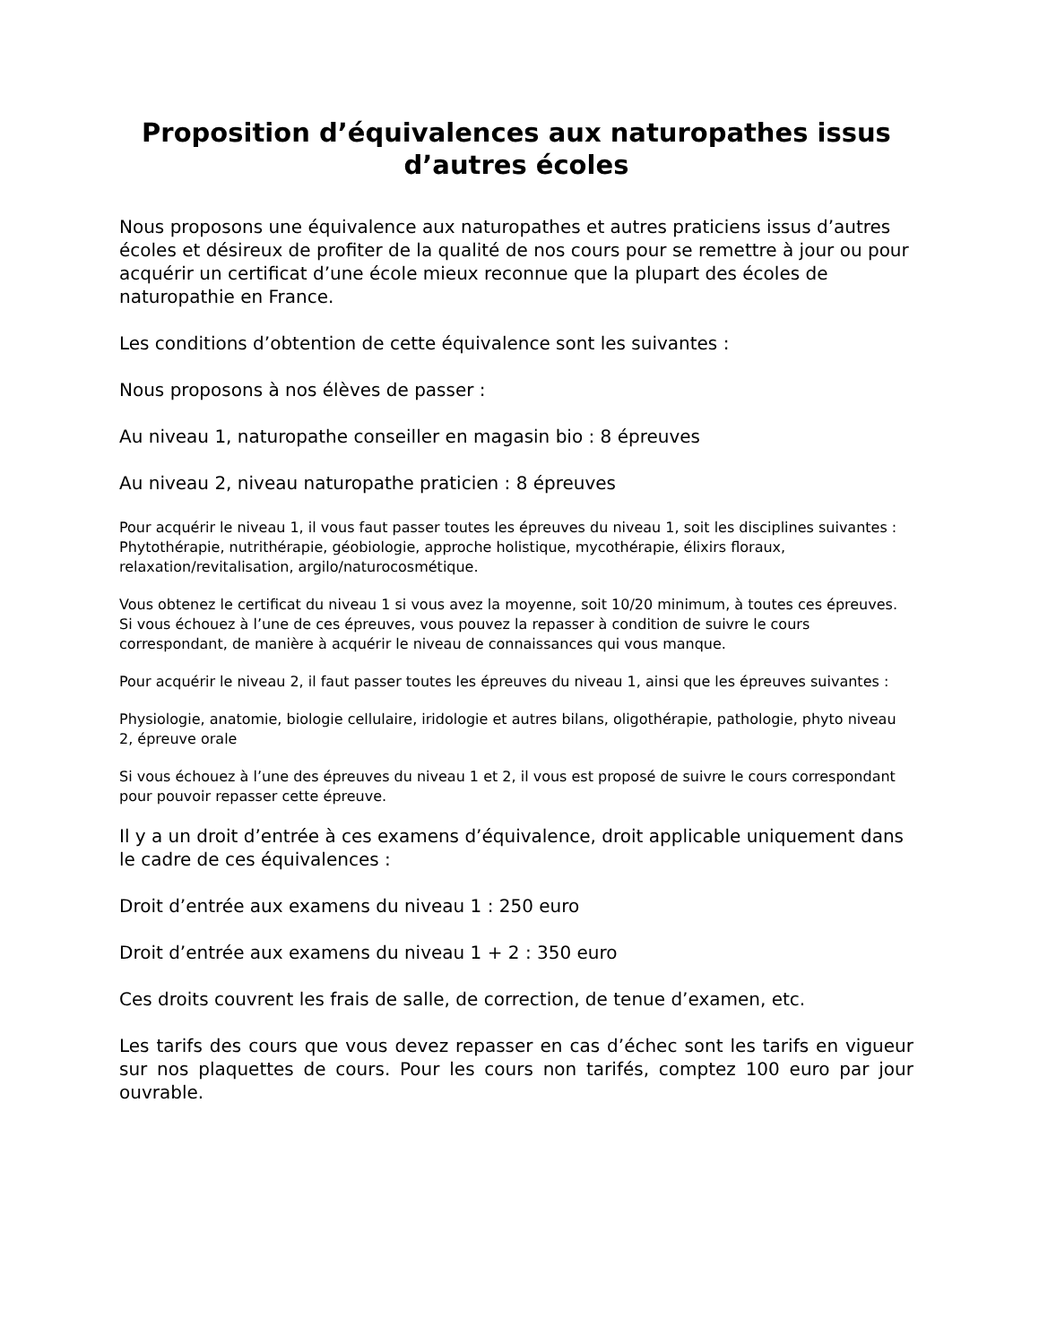Proposition d’équivalences aux naturopathes issus d’autres écoles
Nous proposons une équivalence aux naturopathes et autres praticiens issus d’autres écoles et désireux de profiter de la qualité de nos cours pour se remettre à jour ou pour acquérir un certificat d’une école mieux reconnue que la plupart des écoles de naturopathie en France.
Les conditions d’obtention de cette équivalence sont les suivantes :
Nous proposons à nos élèves de passer :
Au niveau 1, naturopathe conseiller en magasin bio : 8 épreuves
Au niveau 2, niveau naturopathe praticien : 8 épreuves
Pour acquérir le niveau 1, il vous faut passer toutes les épreuves du niveau 1, soit les disciplines suivantes :
Phytothérapie, nutrithérapie, géobiologie, approche holistique, mycothérapie, élixirs floraux, relaxation/revitalisation, argilo/naturocosmétique.
Vous obtenez le certificat du niveau 1 si vous avez la moyenne, soit 10/20 minimum, à toutes ces épreuves. Si vous échouez à l’une de ces épreuves, vous pouvez la repasser à condition de suivre le cours correspondant, de manière à acquérir le niveau de connaissances qui vous manque.
Pour acquérir le niveau 2, il faut passer toutes les épreuves du niveau 1, ainsi que les épreuves suivantes :
Physiologie, anatomie, biologie cellulaire, iridologie et autres bilans, oligothérapie, pathologie, phyto niveau 2, épreuve orale
Si vous échouez à l’une des épreuves du niveau 1 et 2, il vous est proposé de suivre le cours correspondant pour pouvoir repasser cette épreuve.
Il y a un droit d’entrée à ces examens d’équivalence, droit applicable uniquement dans le cadre de ces équivalences :
Droit d’entrée aux examens du niveau 1 : 250 euro
Droit d’entrée aux examens du niveau 1 + 2 : 350 euro
Ces droits couvrent les frais de salle, de correction, de tenue d’examen, etc.
Les tarifs des cours que vous devez repasser en cas d’échec sont les tarifs en vigueur sur nos plaquettes de cours. Pour les cours non tarifés, comptez 100 euro par jour ouvrable.